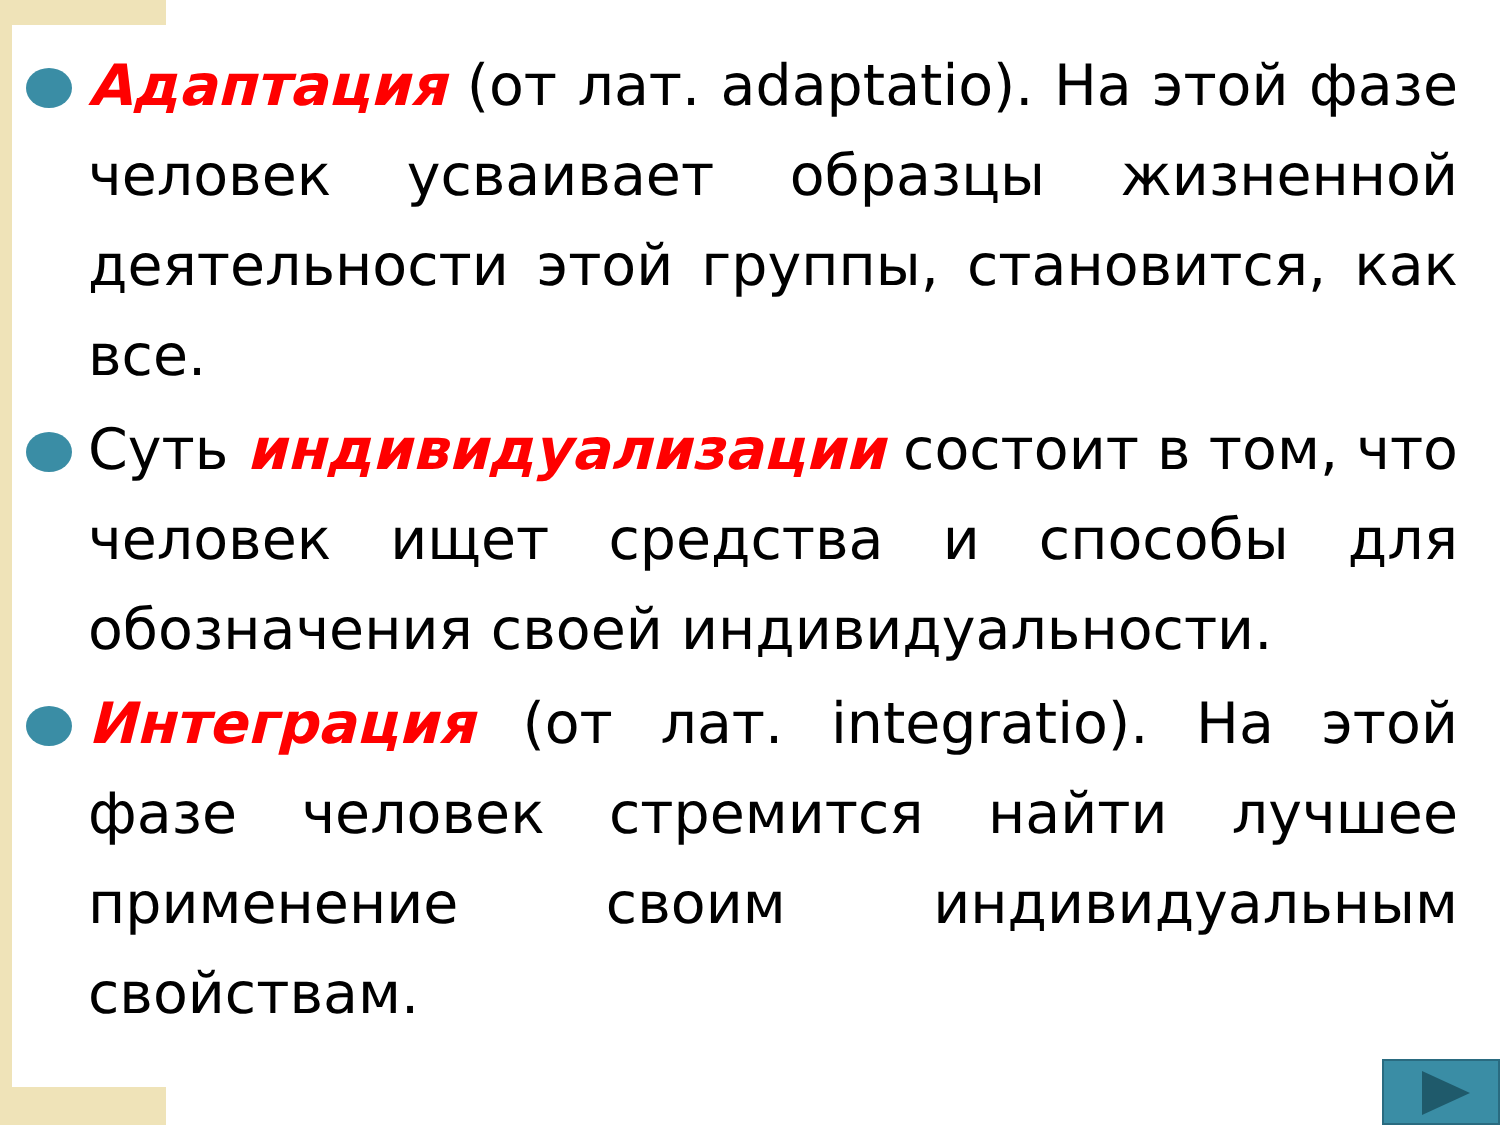Адаптация (от лат. adaptatio). На этой фазе человек усваивает образцы жизненной деятельности этой группы, становится, как все.
Суть индивидуализации состоит в том, что человек ищет средства и способы для обозначения своей индивидуальности.
Интеграция (от лат. integratio). На этой фазе человек стремится найти лучшее применение своим индивидуальным свойствам.